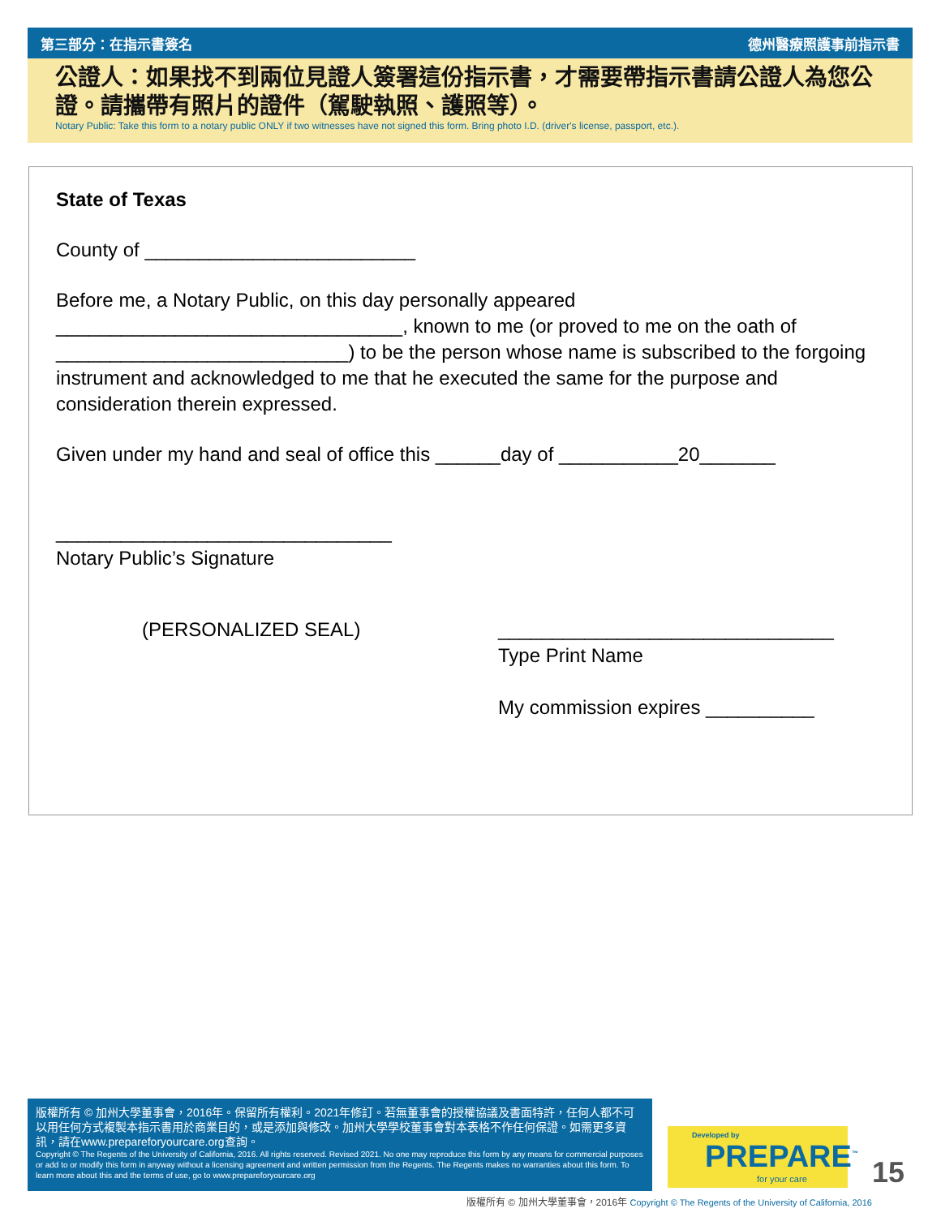第三部分：在指示書簽名 德州醫療照護事前指示書
公證人：如果找不到兩位見證人簽署這份指示書，才需要帶指示書請公證人為您公證。請攜帶有照片的證件（駕駛執照、護照等）。
Notary Public: Take this form to a notary public ONLY if two witnesses have not signed this form. Bring photo I.D. (driver's license, passport, etc.).
State of Texas
County of _________________________
Before me, a Notary Public, on this day personally appeared ________________________________, known to me (or proved to me on the oath of ___________________________) to be the person whose name is subscribed to the forgoing instrument and acknowledged to me that he executed the same for the purpose and consideration therein expressed.
Given under my hand and seal of office this ______day of ___________20_______
_______________________________
Notary Public’s Signature
(PERSONALIZED SEAL) _______________________________
Type Print Name
My commission expires __________
版權所有 © 加州大學董事會，2016年。保留所有權利。2021年修訂。若無董事會的授權協議及書面特許，任何人都不可以用任何方式複製本指示書用於商業目的，或是添加與修改。加州大學學校董事會對本表格不作任何保證。如需更多資訊，請在www.prepareforyourcare.org查詢。
Copyright © The Regents of the University of California, 2016. All rights reserved. Revised 2021. No one may reproduce this form by any means for commercial purposes or add to or modify this form in anyway without a licensing agreement and written permission from the Regents. The Regents makes no warranties about this form. To learn more about this and the terms of use, go to www.prepareforyourcare.org
Developed by
PREPARE<sup>™</sup>
for your care
15
版權所有 © 加州大學董事會，2016年 Copyright © The Regents of the University of California, 2016